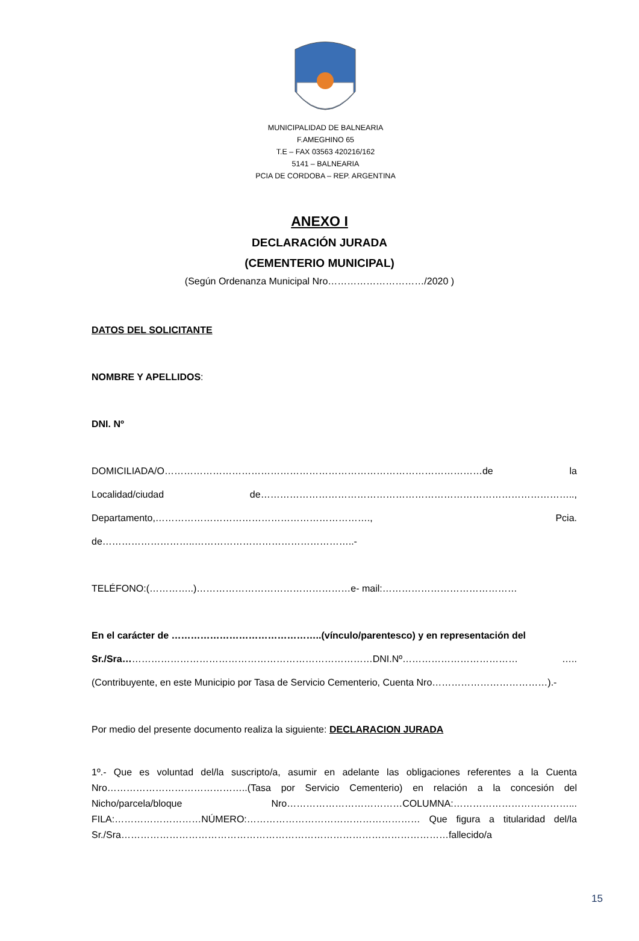MUNICIPALIDAD DE BALNEARIA
F.AMEGHINO 65
T.E – FAX 03563 420216/162
5141 – BALNEARIA
PCIA DE CORDOBA – REP. ARGENTINA
ANEXO I
DECLARACIÓN JURADA
(CEMENTERIO MUNICIPAL)
(Según Ordenanza Municipal Nro…………………………/2020 )
DATOS DEL SOLICITANTE
NOMBRE Y APELLIDOS:
DNI. Nº
DOMICILIADA/O………………………………………………………………………………………de la Localidad/ciudad de…………………………………………………………………………………….., Departamento,…………………………………………………………., Pcia. de………………………..…………………………………………..-
TELÉFONO:(…………..)…………………………………………e- mail:……………………………………
En el carácter de ………………………………………..(vínculo/parentesco) y en representación del
Sr./Sra……………………………………………………………………DNI.Nº……………………………… ….. (Contribuyente, en este Municipio por Tasa de Servicio Cementerio, Cuenta Nro………………………………).-
Por medio del presente documento realiza la siguiente: DECLARACION JURADA
1º.- Que es voluntad del/la suscripto/a, asumir en adelante las obligaciones referentes a la Cuenta Nro……………………………………..(Tasa por Servicio Cementerio) en relación a la concesión del Nicho/parcela/bloque Nro………………………………COLUMNA:………………………………... FILA:………………………NÚMERO:……………………………………………… Que figura a titularidad del/la Sr./Sra…………………………………………………………………………………………fallecido/a
15